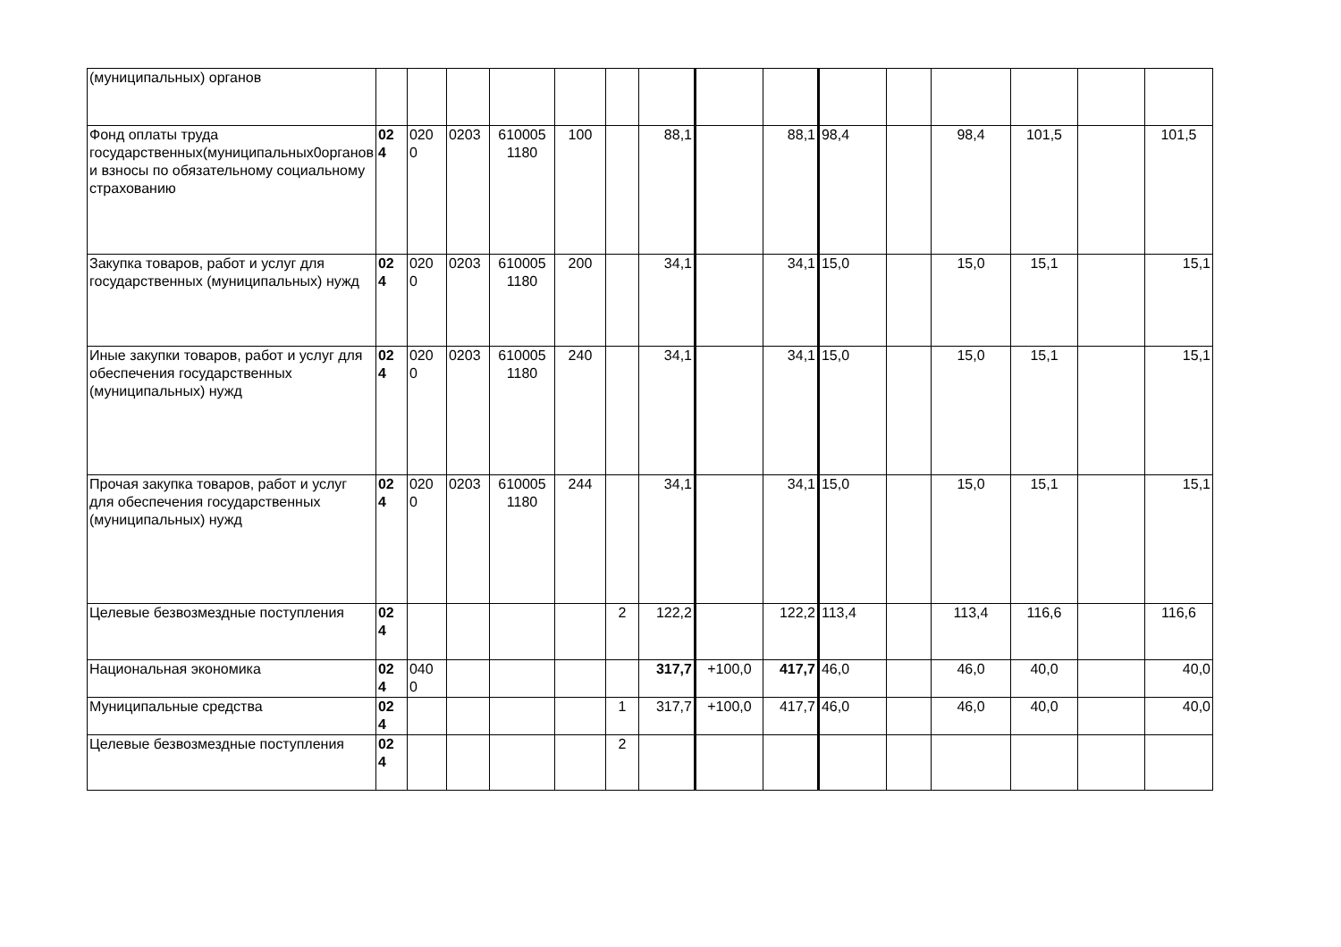| (муниципальных) органов | | | | | | | | | | | | | | | |
| Фонд оплаты труда государственных(муниципальных0органов и взносы по обязательному социальному страхованию | 02 4 | 020 0 | 0203 | 610005 1180 | 100 | | 88,1 | | 88,1 | 98,4 | | 98,4 | 101,5 | | 101,5 |
| Закупка товаров, работ и услуг для государственных (муниципальных) нужд | 02 4 | 020 0 | 0203 | 610005 1180 | 200 | | 34,1 | | 34,1 | 15,0 | | 15,0 | 15,1 | | 15,1 |
| Иные закупки товаров, работ и услуг для обеспечения государственных (муниципальных) нужд | 02 4 | 020 0 | 0203 | 610005 1180 | 240 | | 34,1 | | 34,1 | 15,0 | | 15,0 | 15,1 | | 15,1 |
| Прочая закупка товаров, работ и услуг для обеспечения государственных (муниципальных) нужд | 02 4 | 020 0 | 0203 | 610005 1180 | 244 | | 34,1 | | 34,1 | 15,0 | | 15,0 | 15,1 | | 15,1 |
| Целевые безвозмездные поступления | 02 4 | | | | | 2 | 122,2 | | 122,2 | 113,4 | | 113,4 | 116,6 | | 116,6 |
| Национальная экономика | 02 4 | 040 0 | | | | | 317,7 | +100,0 | 417,7 | 46,0 | | 46,0 | 40,0 | | 40,0 |
| Муниципальные средства | 02 4 | | | | | 1 | 317,7 | +100,0 | 417,7 | 46,0 | | 46,0 | 40,0 | | 40,0 |
| Целевые безвозмездные поступления | 02 4 | | | | | 2 | | | | | | | | | |